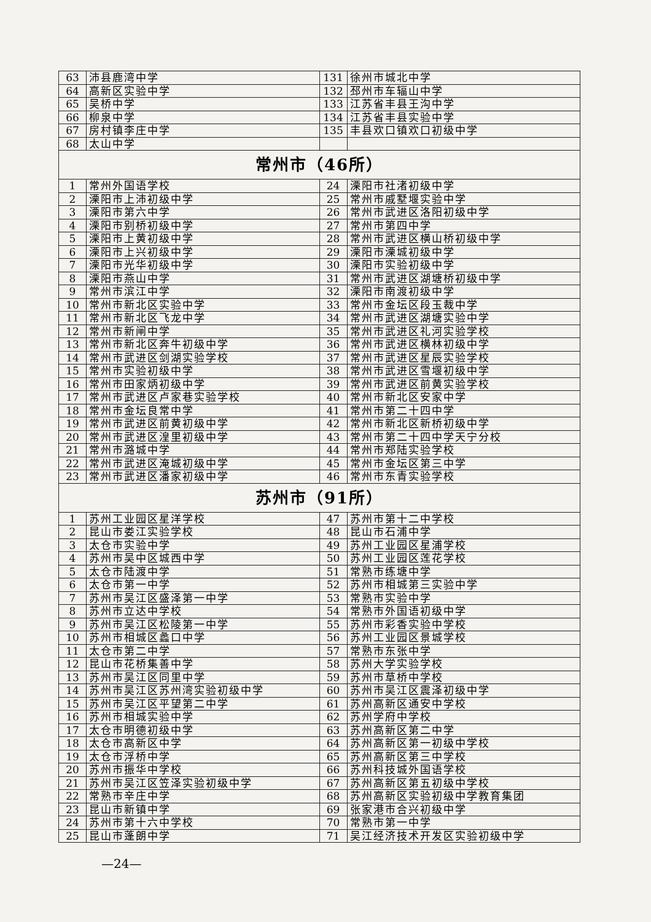| 63 | 沛县鹿湾中学 | 131 | 徐州市城北中学 |
| 64 | 高新区实验中学 | 132 | 邳州市车辐山中学 |
| 65 | 吴桥中学 | 133 | 江苏省丰县王沟中学 |
| 66 | 柳泉中学 | 134 | 江苏省丰县实验中学 |
| 67 | 房村镇李庄中学 | 135 | 丰县欢口镇欢口初级中学 |
| 68 | 太山中学 | | |
| 常州市（46所） | | | |
| 1 | 常州外国语学校 | 24 | 溧阳市社渚初级中学 |
| 2 | 溧阳市上沛初级中学 | 25 | 常州市戚墅堰实验中学 |
| 3 | 溧阳市第六中学 | 26 | 常州市武进区洛阳初级中学 |
| 4 | 溧阳市别桥初级中学 | 27 | 常州市第四中学 |
| 5 | 溧阳市上黄初级中学 | 28 | 常州市武进区横山桥初级中学 |
| 6 | 溧阳市上兴初级中学 | 29 | 溧阳市溧城初级中学 |
| 7 | 溧阳市光华初级中学 | 30 | 溧阳市实验初级中学 |
| 8 | 溧阳市燕山中学 | 31 | 常州市武进区湖塘桥初级中学 |
| 9 | 常州市滨江中学 | 32 | 溧阳市南渡初级中学 |
| 10 | 常州市新北区实验中学 | 33 | 常州市金坛区段玉裁中学 |
| 11 | 常州市新北区飞龙中学 | 34 | 常州市武进区湖塘实验中学 |
| 12 | 常州市新闸中学 | 35 | 常州市武进区礼河实验学校 |
| 13 | 常州市新北区奔牛初级中学 | 36 | 常州市武进区横林初级中学 |
| 14 | 常州市武进区剑湖实验学校 | 37 | 常州市武进区星辰实验学校 |
| 15 | 常州市实验初级中学 | 38 | 常州市武进区雪堰初级中学 |
| 16 | 常州市田家炳初级中学 | 39 | 常州市武进区前黄实验学校 |
| 17 | 常州市武进区卢家巷实验学校 | 40 | 常州市新北区安家中学 |
| 18 | 常州市金坛良常中学 | 41 | 常州市第二十四中学 |
| 19 | 常州市武进区前黄初级中学 | 42 | 常州市新北区新桥初级中学 |
| 20 | 常州市武进区湟里初级中学 | 43 | 常州市第二十四中学天宁分校 |
| 21 | 常州市潞城中学 | 44 | 常州市郑陆实验学校 |
| 22 | 常州市武进区淹城初级中学 | 45 | 常州市金坛区第三中学 |
| 23 | 常州市武进区潘家初级中学 | 46 | 常州市东青实验学校 |
| 苏州市（91所） | | | |
| 1 | 苏州工业园区星洋学校 | 47 | 苏州市第十二中学校 |
| 2 | 昆山市娄江实验学校 | 48 | 昆山市石浦中学 |
| 3 | 太仓市实验中学 | 49 | 苏州工业园区星浦学校 |
| 4 | 苏州市吴中区城西中学 | 50 | 苏州工业园区莲花学校 |
| 5 | 太仓市陆渡中学 | 51 | 常熟市练塘中学 |
| 6 | 太仓市第一中学 | 52 | 苏州市相城第三实验中学 |
| 7 | 苏州市吴江区盛泽第一中学 | 53 | 常熟市实验中学 |
| 8 | 苏州市立达中学校 | 54 | 常熟市外国语初级中学 |
| 9 | 苏州市吴江区松陵第一中学 | 55 | 苏州市彩香实验中学校 |
| 10 | 苏州市相城区蠡口中学 | 56 | 苏州工业园区景城学校 |
| 11 | 太仓市第二中学 | 57 | 常熟市东张中学 |
| 12 | 昆山市花桥集善中学 | 58 | 苏州大学实验学校 |
| 13 | 苏州市吴江区同里中学 | 59 | 苏州市草桥中学校 |
| 14 | 苏州市吴江区苏州湾实验初级中学 | 60 | 苏州市吴江区震泽初级中学 |
| 15 | 苏州市吴江区平望第二中学 | 61 | 苏州高新区通安中学校 |
| 16 | 苏州市相城实验中学 | 62 | 苏州学府中学校 |
| 17 | 太仓市明德初级中学 | 63 | 苏州高新区第二中学 |
| 18 | 太仓市高新区中学 | 64 | 苏州高新区第一初级中学校 |
| 19 | 太仓市浮桥中学 | 65 | 苏州高新区第三中学校 |
| 20 | 苏州市振华中学校 | 66 | 苏州科技城外国语学校 |
| 21 | 苏州市吴江区笠泽实验初级中学 | 67 | 苏州高新区第五初级中学校 |
| 22 | 常熟市辛庄中学 | 68 | 苏州高新区实验初级中学教育集团 |
| 23 | 昆山市新镇中学 | 69 | 张家港市合兴初级中学 |
| 24 | 苏州市第十六中学校 | 70 | 常熟市第一中学 |
| 25 | 昆山市蓬朗中学 | 71 | 吴江经济技术开发区实验初级中学 |
—24—